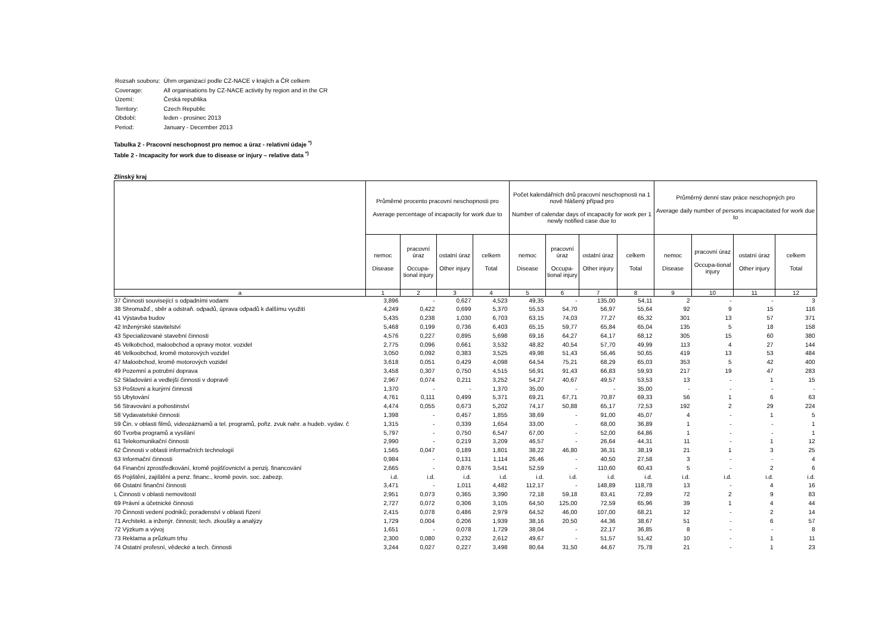| Rozsah souboru: | Úhrn organizací podle CZ-NACE v krajích a ČR celkem |
| Coverage: | All organisations by CZ-NACE activity by region and in the CR |
| Území: | Česká republika |
| Territory: | Czech Republic |
| Období: | leden - prosinec 2013 |
| Period: | January - December 2013 |
Tabulka 2 - Pracovní neschopnost pro nemoc a úraz - relativní údaje <sup>*)</sup>
Table 2 - Incapacity for work due to disease or injury – relative data <sup>*)</sup>
Zlínský kraj
| | Průměrné procento pracovní neschopnosti pro Average percentage of incapacity for work due to | | | | Počet kalendářních dnů pracovní neschopnosti na 1 nově hlášený případ pro Number of calendar days of incapacity for work per 1 newly notified case due to | | | | Průměrný denní stav práce neschopných pro Average daily number of persons incapacitated for work due to | | | |
| --- | --- | --- | --- | --- | --- | --- | --- | --- | --- | --- | --- | --- |
| | nemoc Disease | pracovní úraz Occupa-tional injury | ostatní úraz Other injury | celkem Total | nemoc Disease | pracovní úraz Occupa-tional injury | ostatní úraz Other injury | celkem Total | nemoc Disease | pracovní úraz Occupa-tional injury | ostatní úraz Other injury | celkem Total |
| a | 1 | 2 | 3 | 4 | 5 | 6 | 7 | 8 | 9 | 10 | 11 | 12 |
| 37 Činnosti související s odpadními vodami | 3,896 | - | 0,627 | 4,523 | 49,35 | - | 135,00 | 54,11 | 2 | - | - | 3 |
| 38 Shromažď., sběr a odstraň. odpadů, úprava odpadů k dalšímu využití | 4,249 | 0,422 | 0,699 | 5,370 | 55,53 | 54,70 | 56,97 | 55,64 | 92 | 9 | 15 | 116 |
| 41 Výstavba budov | 5,435 | 0,238 | 1,030 | 6,703 | 63,15 | 74,03 | 77,27 | 65,32 | 301 | 13 | 57 | 371 |
| 42 Inženýrské stavitelství | 5,468 | 0,199 | 0,736 | 6,403 | 65,15 | 59,77 | 65,84 | 65,04 | 135 | 5 | 18 | 158 |
| 43 Specializované stavební činnosti | 4,576 | 0,227 | 0,895 | 5,698 | 69,16 | 64,27 | 64,17 | 68,12 | 305 | 15 | 60 | 380 |
| 45 Velkobchod, maloobchod a opravy motor. vozidel | 2,775 | 0,096 | 0,661 | 3,532 | 48,82 | 40,54 | 57,70 | 49,99 | 113 | 4 | 27 | 144 |
| 46 Velkoobchod, kromě motorových vozidel | 3,050 | 0,092 | 0,383 | 3,525 | 49,98 | 51,43 | 56,46 | 50,65 | 419 | 13 | 53 | 484 |
| 47 Maloobchod, kromě motorových vozidel | 3,618 | 0,051 | 0,429 | 4,098 | 64,54 | 75,21 | 68,29 | 65,03 | 353 | 5 | 42 | 400 |
| 49 Pozemní a potrubní doprava | 3,458 | 0,307 | 0,750 | 4,515 | 56,91 | 91,43 | 66,83 | 59,93 | 217 | 19 | 47 | 283 |
| 52 Skladování a vedlejší činnosti v dopravě | 2,967 | 0,074 | 0,211 | 3,252 | 54,27 | 40,67 | 49,57 | 53,53 | 13 | - | 1 | 15 |
| 53 Poštovní a kurýrní činnosti | 1,370 | - | - | 1,370 | 35,00 | - | - | 35,00 | - | - | - | - |
| 55 Ubytování | 4,761 | 0,111 | 0,499 | 5,371 | 69,21 | 67,71 | 70,87 | 69,33 | 56 | 1 | 6 | 63 |
| 56 Stravování a pohostinství | 4,474 | 0,055 | 0,673 | 5,202 | 74,17 | 50,88 | 65,17 | 72,53 | 192 | 2 | 29 | 224 |
| 58 Vydavatelské činnosti | 1,398 | - | 0,457 | 1,855 | 38,69 | - | 91,00 | 45,07 | 4 | - | 1 | 5 |
| 59 Čin. v oblasti filmů, videozáznamů a tel. programů, pořiz. zvuk nahr. a hudeb. vydav. č | 1,315 | - | 0,339 | 1,654 | 33,00 | - | 68,00 | 36,89 | 1 | - | - | 1 |
| 60 Tvorba programů a vysílání | 5,797 | - | 0,750 | 6,547 | 67,00 | - | 52,00 | 64,86 | 1 | - | - | 1 |
| 61 Telekomunikační činnosti | 2,990 | - | 0,219 | 3,209 | 46,57 | - | 26,64 | 44,31 | 11 | - | 1 | 12 |
| 62 Činnosti v oblasti informačních technologií | 1,565 | 0,047 | 0,189 | 1,801 | 38,22 | 46,80 | 36,31 | 38,19 | 21 | 1 | 3 | 25 |
| 63 Informační činnosti | 0,984 | - | 0,131 | 1,114 | 26,46 | - | 40,50 | 27,58 | 3 | - | - | 4 |
| 64 Finanční zprostředkování, kromě pojišťovnictví a penzij. financování | 2,665 | - | 0,876 | 3,541 | 52,59 | - | 110,60 | 60,43 | 5 | - | 2 | 6 |
| 65 Pojištění, zajištění a penz. financ., kromě povin. soc. zabezp. | i.d. | i.d. | i.d. | i.d. | i.d. | i.d. | i.d. | i.d. | i.d. | i.d. | i.d. | i.d. |
| 66 Ostatní finanční činnosti | 3,471 | - | 1,011 | 4,482 | 112,17 | - | 148,89 | 118,78 | 13 | - | 4 | 16 |
| L Činnosti v oblasti nemovitostí | 2,951 | 0,073 | 0,365 | 3,390 | 72,18 | 59,18 | 83,41 | 72,89 | 72 | 2 | 9 | 83 |
| 69 Právní a účetnické činnosti | 2,727 | 0,072 | 0,306 | 3,105 | 64,50 | 125,00 | 72,59 | 65,96 | 39 | 1 | 4 | 44 |
| 70 Činnosti vedení podniků; poradenství v oblasti řízení | 2,415 | 0,078 | 0,486 | 2,979 | 64,52 | 46,00 | 107,00 | 68,21 | 12 | - | 2 | 14 |
| 71 Architekt. a inženýr. činnosti; tech. zkoušky a analýzy | 1,729 | 0,004 | 0,206 | 1,939 | 38,16 | 20,50 | 44,36 | 38,67 | 51 | - | 6 | 57 |
| 72 Výzkum a vývoj | 1,651 | - | 0,078 | 1,729 | 38,04 | - | 22,17 | 36,85 | 8 | - | - | 8 |
| 73 Reklama a průzkum trhu | 2,300 | 0,080 | 0,232 | 2,612 | 49,67 | - | 51,57 | 51,42 | 10 | - | 1 | 11 |
| 74 Ostatní profesní, vědecké a tech. činnosti | 3,244 | 0,027 | 0,227 | 3,498 | 80,64 | 31,50 | 44,67 | 75,78 | 21 | - | 1 | 23 |